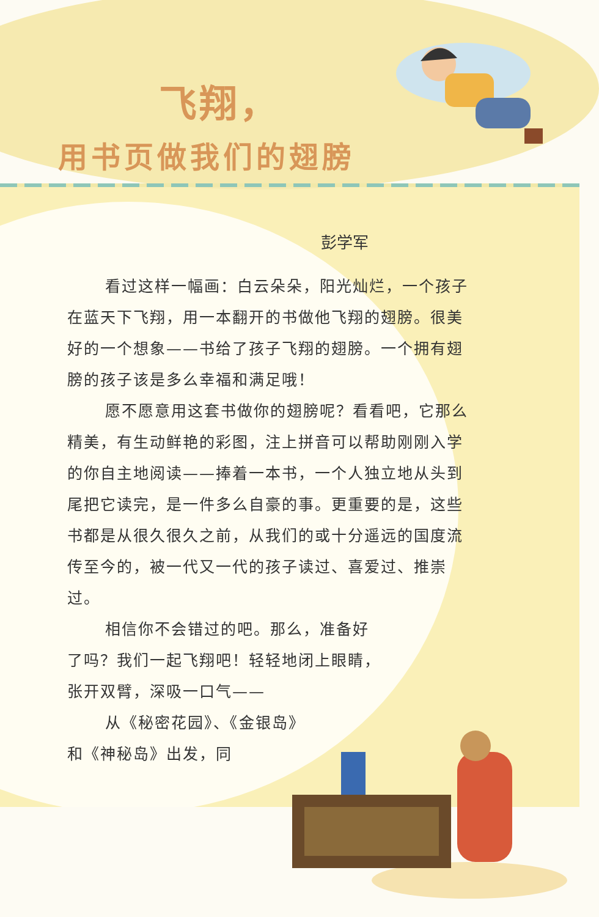飞翔，
用书页做我们的翅膀
彭学军
看过这样一幅画：白云朵朵，阳光灿烂，一个孩子在蓝天下飞翔，用一本翻开的书做他飞翔的翅膀。很美好的一个想象——书给了孩子飞翔的翅膀。一个拥有翅膀的孩子该是多么幸福和满足哦！
愿不愿意用这套书做你的翅膀呢？看看吧，它那么精美，有生动鲜艳的彩图，注上拼音可以帮助刚刚入学的你自主地阅读——捧着一本书，一个人独立地从头到尾把它读完，是一件多么自豪的事。更重要的是，这些书都是从很久很久之前，从我们的或十分遥远的国度流传至今的，被一代又一代的孩子读过、喜爱过、推崇过。
相信你不会错过的吧。那么，准备好了吗？我们一起飞翔吧！轻轻地闭上眼睛，张开双臂，深吸一口气——
从《秘密花园》、《金银岛》和《神秘岛》出发，同